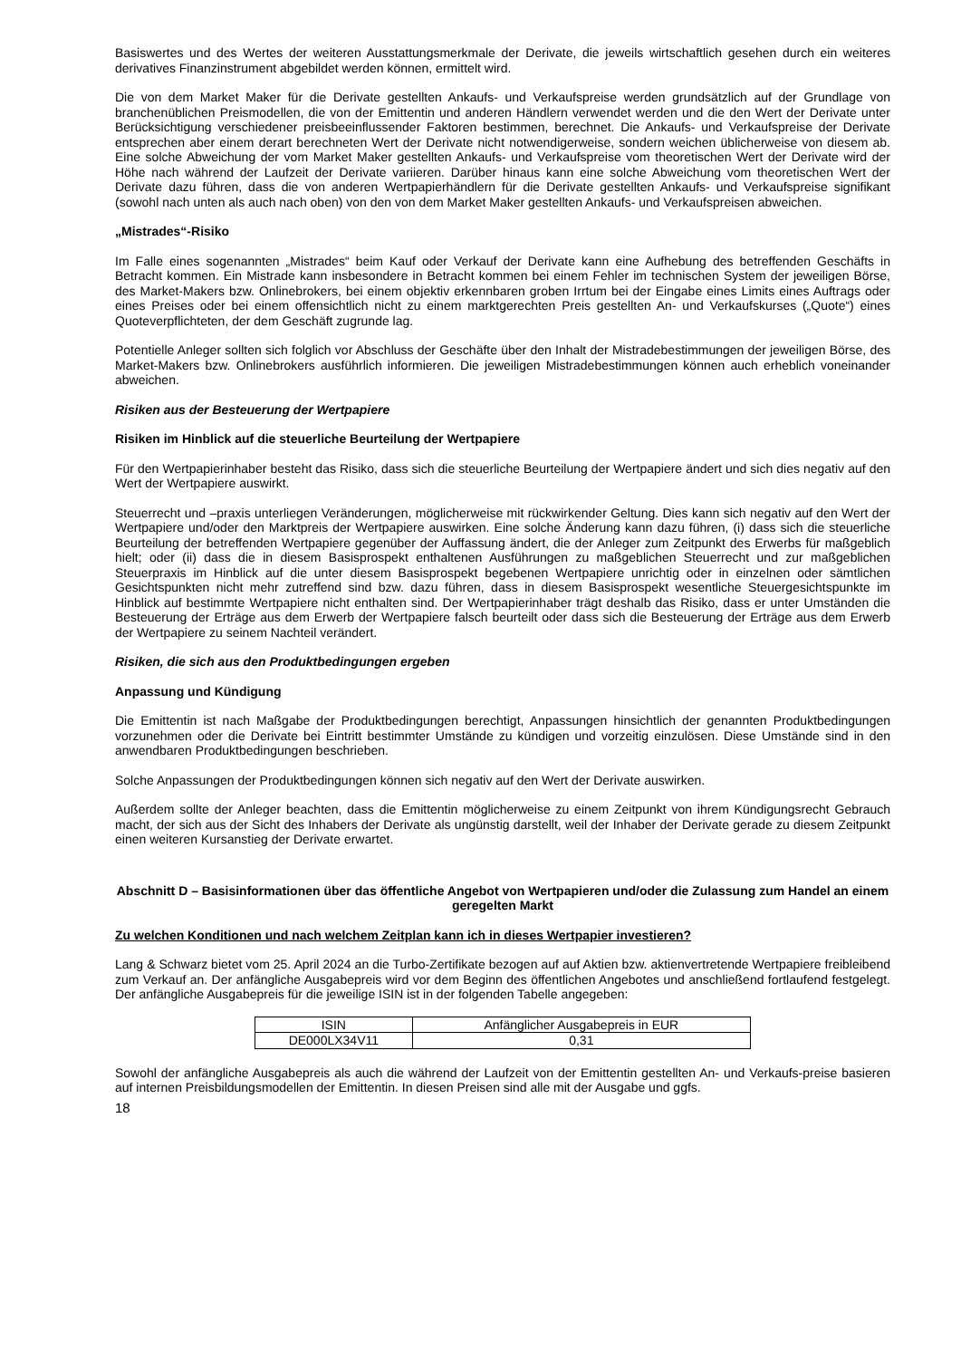Basiswertes und des Wertes der weiteren Ausstattungsmerkmale der Derivate, die jeweils wirtschaftlich gesehen durch ein weiteres derivatives Finanzinstrument abgebildet werden können, ermittelt wird.
Die von dem Market Maker für die Derivate gestellten Ankaufs- und Verkaufspreise werden grundsätzlich auf der Grundlage von branchenüblichen Preismodellen, die von der Emittentin und anderen Händlern verwendet werden und die den Wert der Derivate unter Berücksichtigung verschiedener preisbeeinflussender Faktoren bestimmen, berechnet. Die Ankaufs- und Verkaufspreise der Derivate entsprechen aber einem derart berechneten Wert der Derivate nicht notwendigerweise, sondern weichen üblicherweise von diesem ab. Eine solche Abweichung der vom Market Maker gestellten Ankaufs- und Verkaufspreise vom theoretischen Wert der Derivate wird der Höhe nach während der Laufzeit der Derivate variieren. Darüber hinaus kann eine solche Abweichung vom theoretischen Wert der Derivate dazu führen, dass die von anderen Wertpapierhändlern für die Derivate gestellten Ankaufs- und Verkaufspreise signifikant (sowohl nach unten als auch nach oben) von den von dem Market Maker gestellten Ankaufs- und Verkaufspreisen abweichen.
„Mistrades“-Risiko
Im Falle eines sogenannten „Mistrades“ beim Kauf oder Verkauf der Derivate kann eine Aufhebung des betreffenden Geschäfts in Betracht kommen. Ein Mistrade kann insbesondere in Betracht kommen bei einem Fehler im technischen System der jeweiligen Börse, des Market-Makers bzw. Onlinebrokers, bei einem objektiv erkennbaren groben Irrtum bei der Eingabe eines Limits eines Auftrags oder eines Preises oder bei einem offensichtlich nicht zu einem marktgerechten Preis gestellten An- und Verkaufskurses („Quote“) eines Quoteverpflichteten, der dem Geschäft zugrunde lag.
Potentielle Anleger sollten sich folglich vor Abschluss der Geschäfte über den Inhalt der Mistradebestimmungen der jeweiligen Börse, des Market-Makers bzw. Onlinebrokers ausführlich informieren. Die jeweiligen Mistradebestimmungen können auch erheblich voneinander abweichen.
Risiken aus der Besteuerung der Wertpapiere
Risiken im Hinblick auf die steuerliche Beurteilung der Wertpapiere
Für den Wertpapierinhaber besteht das Risiko, dass sich die steuerliche Beurteilung der Wertpapiere ändert und sich dies negativ auf den Wert der Wertpapiere auswirkt.
Steuerrecht und –praxis unterliegen Veränderungen, möglicherweise mit rückwirkender Geltung. Dies kann sich negativ auf den Wert der Wertpapiere und/oder den Marktpreis der Wertpapiere auswirken. Eine solche Änderung kann dazu führen, (i) dass sich die steuerliche Beurteilung der betreffenden Wertpapiere gegenüber der Auffassung ändert, die der Anleger zum Zeitpunkt des Erwerbs für maßgeblich hielt; oder (ii) dass die in diesem Basisprospekt enthaltenen Ausführungen zu maßgeblichen Steuerrecht und zur maßgeblichen Steuerpraxis im Hinblick auf die unter diesem Basisprospekt begebenen Wertpapiere unrichtig oder in einzelnen oder sämtlichen Gesichtspunkten nicht mehr zutreffend sind bzw. dazu führen, dass in diesem Basisprospekt wesentliche Steuergesichtspunkte im Hinblick auf bestimmte Wertpapiere nicht enthalten sind. Der Wertpapierinhaber trägt deshalb das Risiko, dass er unter Umständen die Besteuerung der Erträge aus dem Erwerb der Wertpapiere falsch beurteilt oder dass sich die Besteuerung der Erträge aus dem Erwerb der Wertpapiere zu seinem Nachteil verändert.
Risiken, die sich aus den Produktbedingungen ergeben
Anpassung und Kündigung
Die Emittentin ist nach Maßgabe der Produktbedingungen berechtigt, Anpassungen hinsichtlich der genannten Produktbedingungen vorzunehmen oder die Derivate bei Eintritt bestimmter Umstände zu kündigen und vorzeitig einzulösen. Diese Umstände sind in den anwendbaren Produktbedingungen beschrieben.
Solche Anpassungen der Produktbedingungen können sich negativ auf den Wert der Derivate auswirken.
Außerdem sollte der Anleger beachten, dass die Emittentin möglicherweise zu einem Zeitpunkt von ihrem Kündigungsrecht Gebrauch macht, der sich aus der Sicht des Inhabers der Derivate als ungünstig darstellt, weil der Inhaber der Derivate gerade zu diesem Zeitpunkt einen weiteren Kursanstieg der Derivate erwartet.
Abschnitt D – Basisinformationen über das öffentliche Angebot von Wertpapieren und/oder die Zulassung zum Handel an einem geregelten Markt
Zu welchen Konditionen und nach welchem Zeitplan kann ich in dieses Wertpapier investieren?
Lang & Schwarz bietet vom 25. April 2024 an die Turbo-Zertifikate bezogen auf auf Aktien bzw. aktienvertretende Wertpapiere freibleibend zum Verkauf an. Der anfängliche Ausgabepreis wird vor dem Beginn des öffentlichen Angebotes und anschließend fortlaufend festgelegt. Der anfängliche Ausgabepreis für die jeweilige ISIN ist in der folgenden Tabelle angegeben:
| ISIN | Anfänglicher Ausgabepreis in EUR |
| DE000LX34V11 | 0,31 |
Sowohl der anfängliche Ausgabepreis als auch die während der Laufzeit von der Emittentin gestellten An- und Verkaufs-preise basieren auf internen Preisbildungsmodellen der Emittentin. In diesen Preisen sind alle mit der Ausgabe und ggfs.
18